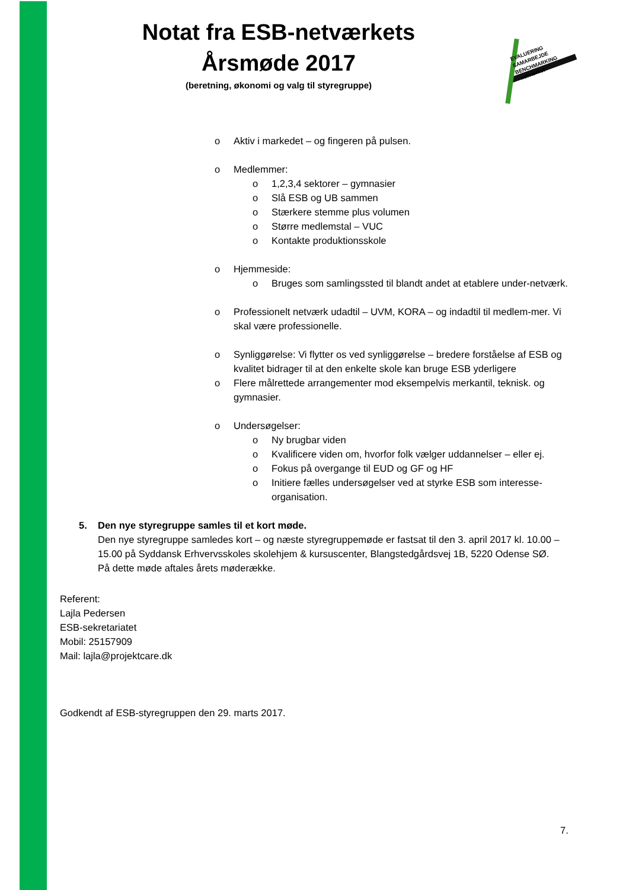Notat fra ESB-netværkets Årsmøde 2017
(beretning, økonomi og valg til styregruppe)
EVALUERING
SAMARBEJDE
BENCHMARKING
- netværket -
Aktiv i markedet – og fingeren på pulsen.
Medlemmer:
1,2,3,4 sektorer – gymnasier
Slå ESB og UB sammen
Stærkere stemme plus volumen
Større medlemstal – VUC
Kontakte produktionsskole
Hjemmeside:
Bruges som samlingssted til blandt andet at etablere under-netværk.
Professionelt netværk udadtil – UVM, KORA – og indadtil til medlem-mer. Vi skal være professionelle.
Synliggørelse: Vi flytter os ved synliggørelse – bredere forståelse af ESB og kvalitet bidrager til at den enkelte skole kan bruge ESB yderligere
Flere målrettede arrangementer mod eksempelvis merkantil, teknisk. og gymnasier.
Undersøgelser:
Ny brugbar viden
Kvalificere viden om, hvorfor folk vælger uddannelser – eller ej.
Fokus på overgange til EUD og GF og HF
Initiere fælles undersøgelser ved at styrke ESB som interesse-organisation.
5. Den nye styregruppe samles til et kort møde.
Den nye styregruppe samledes kort – og næste styregruppemøde er fastsat til den 3. april 2017 kl. 10.00 – 15.00 på Syddansk Erhvervsskoles skolehjem & kursuscenter, Blangstedgårdsvej 1B, 5220 Odense SØ.
På dette møde aftales årets møderække.
Referent:
Lajla Pedersen
ESB-sekretariatet
Mobil: 25157909
Mail: lajla@projektcare.dk
Godkendt af ESB-styregruppen den 29. marts 2017.
7.